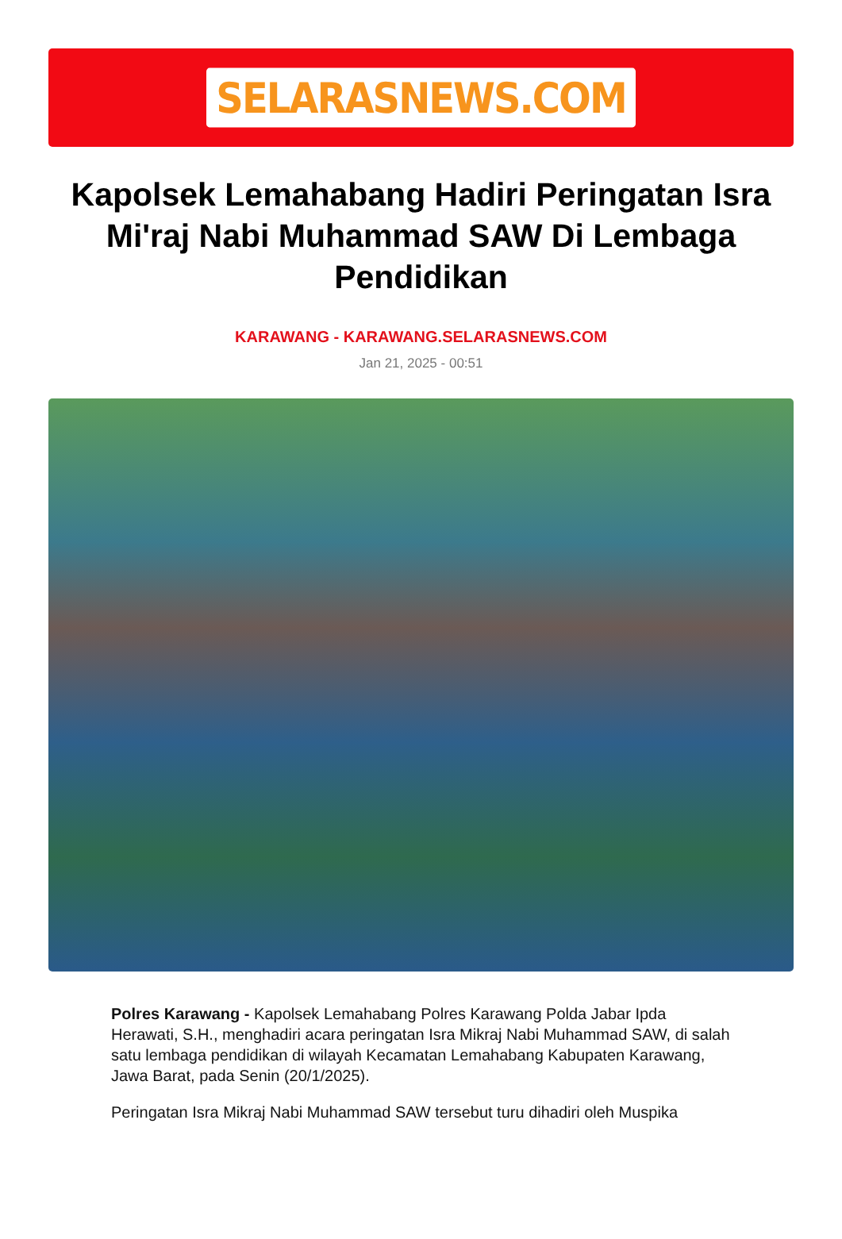SELARASNEWS.COM
Kapolsek Lemahabang Hadiri Peringatan Isra Mi'raj Nabi Muhammad SAW Di Lembaga Pendidikan
KARAWANG - KARAWANG.SELARASNEWS.COM
Jan 21, 2025 - 00:51
Polres Karawang - Kapolsek Lemahabang Polres Karawang Polda Jabar Ipda Herawati, S.H., menghadiri acara peringatan Isra Mikraj Nabi Muhammad SAW, di salah satu lembaga pendidikan di wilayah Kecamatan Lemahabang Kabupaten Karawang, Jawa Barat, pada Senin (20/1/2025).
Peringatan Isra Mikraj Nabi Muhammad SAW tersebut turu dihadiri oleh Muspika